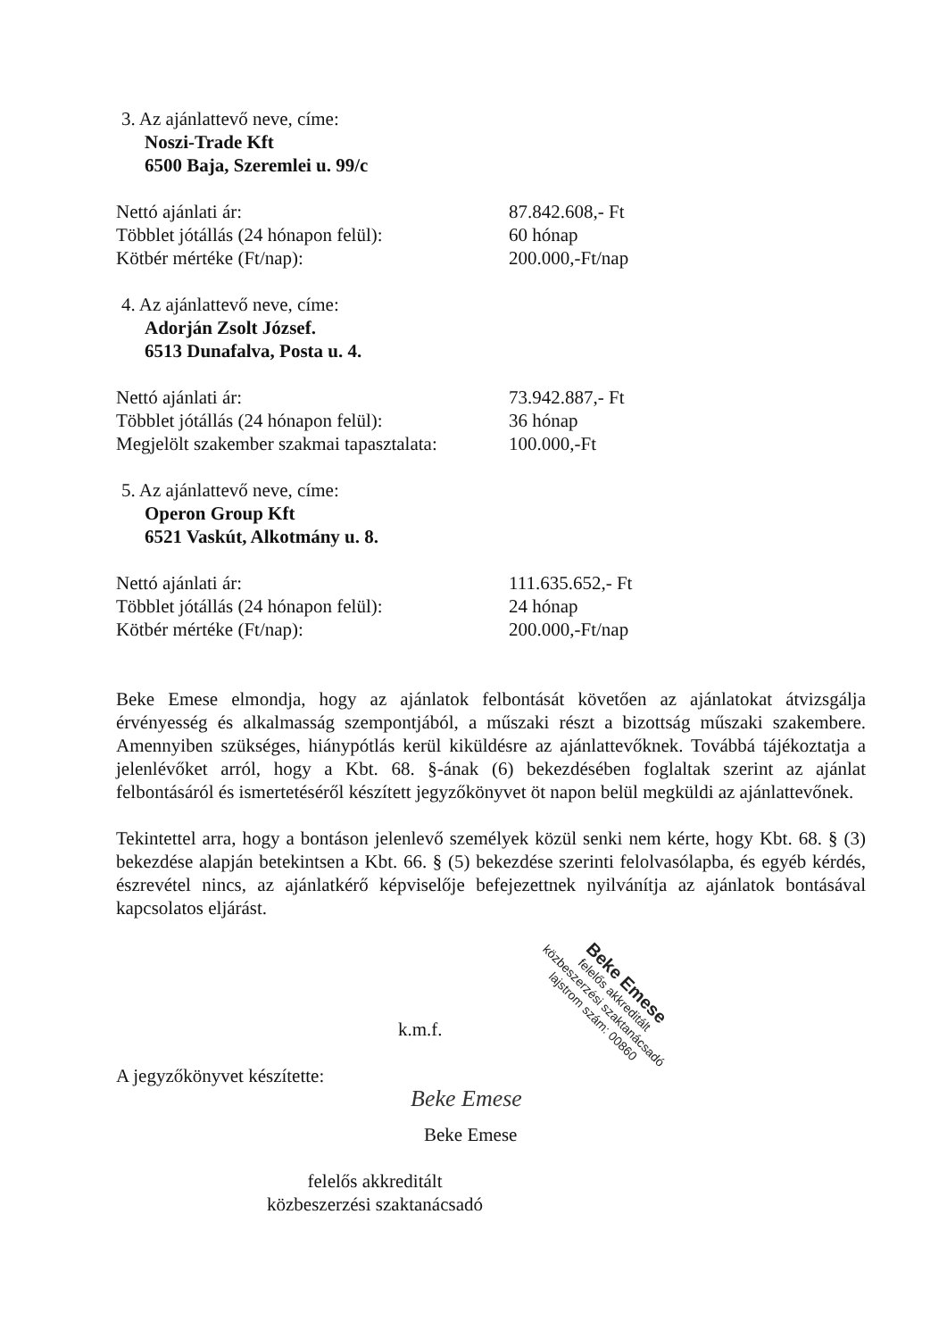3. Az ajánlattevő neve, címe:
Noszi-Trade Kft
6500 Baja, Szeremlei u. 99/c
Nettó ajánlati ár: 87.842.608,- Ft
Többlet jótállás (24 hónapon felül): 60 hónap
Kötbér mértéke (Ft/nap): 200.000,-Ft/nap
4. Az ajánlattevő neve, címe:
Adorján Zsolt József.
6513 Dunafalva, Posta u. 4.
Nettó ajánlati ár: 73.942.887,- Ft
Többlet jótállás (24 hónapon felül): 36 hónap
Megjelölt szakember szakmai tapasztalata: 100.000,-Ft
5. Az ajánlattevő neve, címe:
Operon Group Kft
6521 Vaskút, Alkotmány u. 8.
Nettó ajánlati ár: 111.635.652,- Ft
Többlet jótállás (24 hónapon felül): 24 hónap
Kötbér mértéke (Ft/nap): 200.000,-Ft/nap
Beke Emese elmondja, hogy az ajánlatok felbontását követően az ajánlatokat átvizsgálja érvényesség és alkalmasság szempontjából, a műszaki részt a bizottság műszaki szakembere. Amennyiben szükséges, hiánypótlás kerül kiküldésre az ajánlattevőknek. Továbbá tájékoztatja a jelenlévőket arról, hogy a Kbt. 68. §-ának (6) bekezdésében foglaltak szerint az ajánlat felbontásáról és ismertetéséről készített jegyzőkönyvet öt napon belül megküldi az ajánlattevőnek.
Tekintettel arra, hogy a bontáson jelenlevő személyek közül senki nem kérte, hogy Kbt. 68. § (3) bekezdése alapján betekintsen a Kbt. 66. § (5) bekezdése szerinti felolvasólapba, és egyéb kérdés, észrevétel nincs, az ajánlatkérő képviselője befejezettnek nyilvánítja az ajánlatok bontásával kapcsolatos eljárást.
k.m.f.
A jegyzőkönyvet készítette:
Beke Emese
Beke Emese
felelős akkreditált
közbeszerzési szaktanácsadó
Beke Emese
felelős akkreditált
közbeszerzési szaktanácsadó
lajstrom szám: 00860